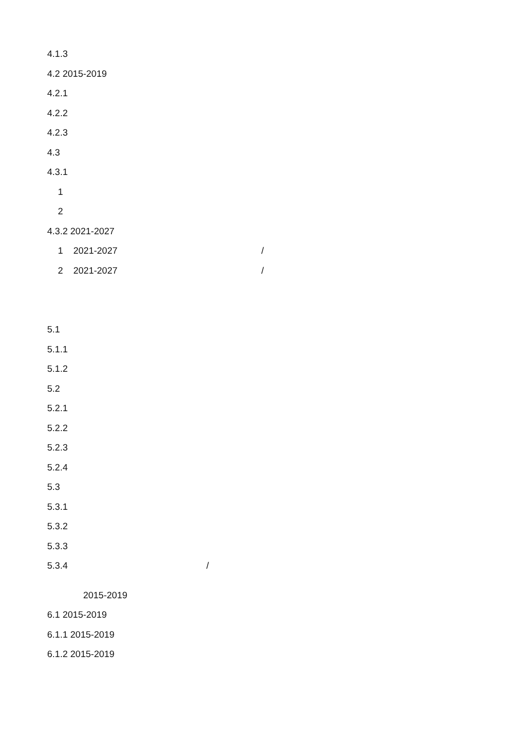4.1.3
4.2 2015-2019
4.2.1
4.2.2
4.2.3
4.3
4.3.1
1
2
4.3.2 2021-2027
1 2021-2027 /
2 2021-2027 /
5.1
5.1.1
5.1.2
5.2
5.2.1
5.2.2
5.2.3
5.2.4
5.3
5.3.1
5.3.2
5.3.3
5.3.4 /
2015-2019
6.1 2015-2019
6.1.1 2015-2019
6.1.2 2015-2019